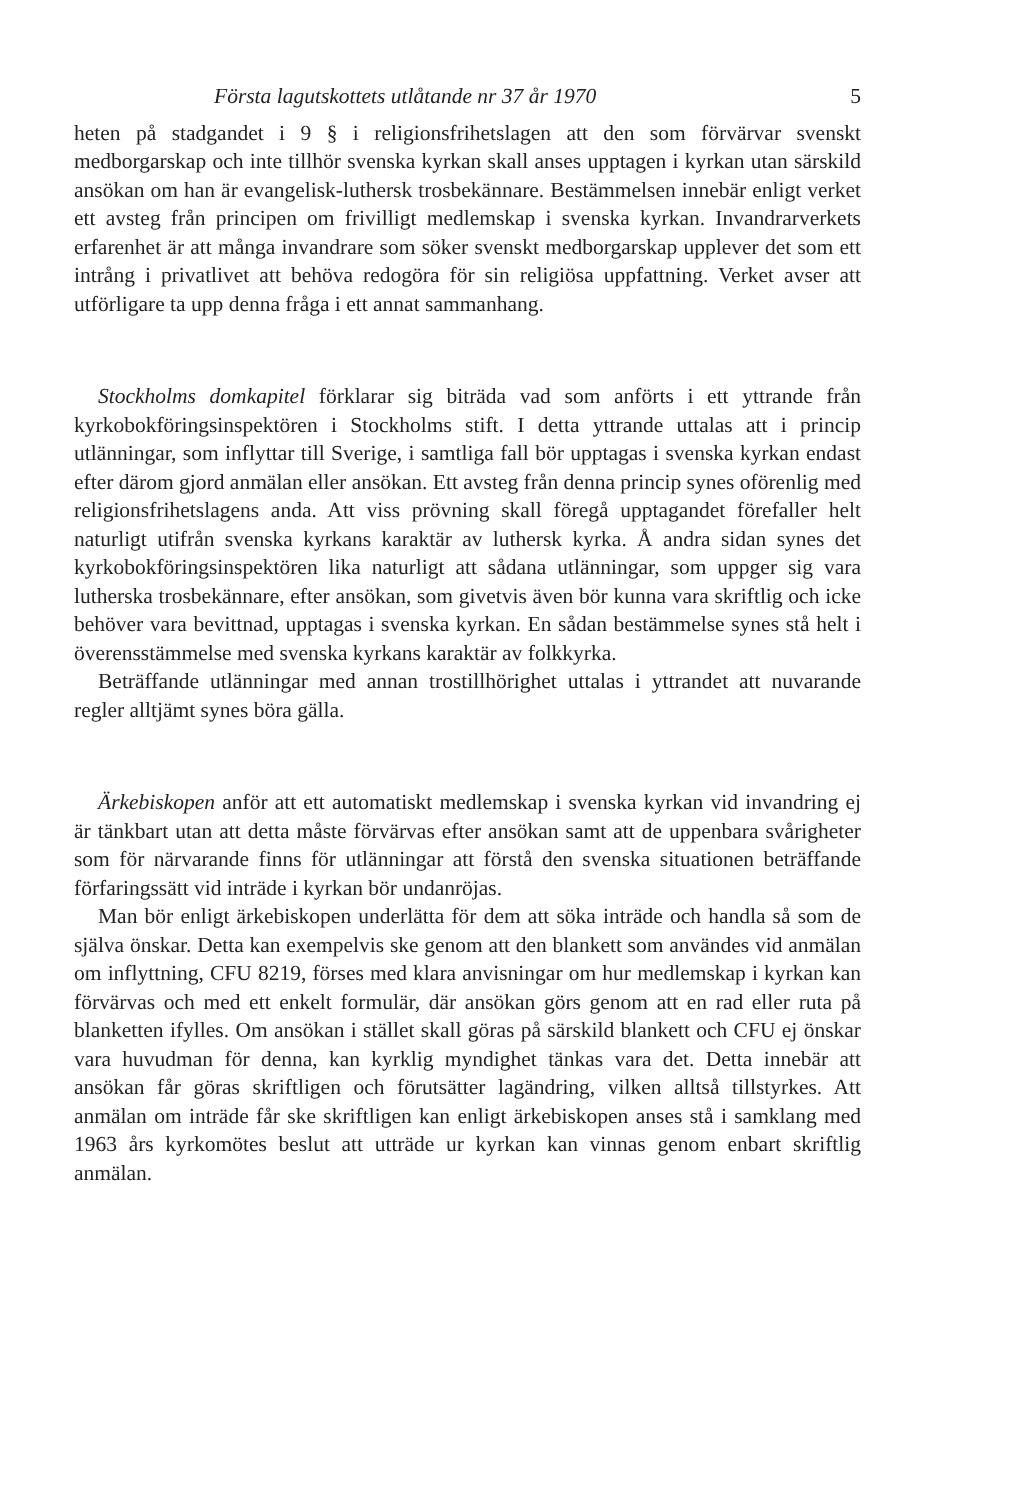Första lagutskottets utlåtande nr 37 år 1970 5
heten på stadgandet i 9 § i religionsfrihetslagen att den som förvärvar svenskt medborgarskap och inte tillhör svenska kyrkan skall anses upptagen i kyrkan utan särskild ansökan om han är evangelisk-luthersk trosbekännare. Bestämmelsen innebär enligt verket ett avsteg från principen om frivilligt medlemskap i svenska kyrkan. Invandrarverkets erfarenhet är att många invandrare som söker svenskt medborgarskap upplever det som ett intrång i privatlivet att behöva redogöra för sin religiösa uppfattning. Verket avser att utförligare ta upp denna fråga i ett annat sammanhang.
Stockholms domkapitel förklarar sig biträda vad som anförts i ett yttrande från kyrkobokföringsinspektören i Stockholms stift. I detta yttrande uttalas att i princip utlänningar, som inflyttar till Sverige, i samtliga fall bör upptagas i svenska kyrkan endast efter därom gjord anmälan eller ansökan. Ett avsteg från denna princip synes oförenlig med religionsfrihetslagens anda. Att viss prövning skall föregå upptagandet förefaller helt naturligt utifrån svenska kyrkans karaktär av luthersk kyrka. Å andra sidan synes det kyrkobokföringsinspektören lika naturligt att sådana utlänningar, som uppger sig vara lutherska trosbekännare, efter ansökan, som givetvis även bör kunna vara skriftlig och icke behöver vara bevittnad, upptagas i svenska kyrkan. En sådan bestämmelse synes stå helt i överensstämmelse med svenska kyrkans karaktär av folkkyrka.
Beträffande utlänningar med annan trostillhörighet uttalas i yttrandet att nuvarande regler alltjämt synes böra gälla.
Ärkebiskopen anför att ett automatiskt medlemskap i svenska kyrkan vid invandring ej är tänkbart utan att detta måste förvärvas efter ansökan samt att de uppenbara svårigheter som för närvarande finns för utlänningar att förstå den svenska situationen beträffande förfaringssätt vid inträde i kyrkan bör undanröjas.
Man bör enligt ärkebiskopen underlätta för dem att söka inträde och handla så som de själva önskar. Detta kan exempelvis ske genom att den blankett som användes vid anmälan om inflyttning, CFU 8219, förses med klara anvisningar om hur medlemskap i kyrkan kan förvärvas och med ett enkelt formulär, där ansökan görs genom att en rad eller ruta på blanketten ifylles. Om ansökan i stället skall göras på särskild blankett och CFU ej önskar vara huvudman för denna, kan kyrklig myndighet tänkas vara det. Detta innebär att ansökan får göras skriftligen och förutsätter lagändring, vilken alltså tillstyrkes. Att anmälan om inträde får ske skriftligen kan enligt ärkebiskopen anses stå i samklang med 1963 års kyrkomötes beslut att utträde ur kyrkan kan vinnas genom enbart skriftlig anmälan.